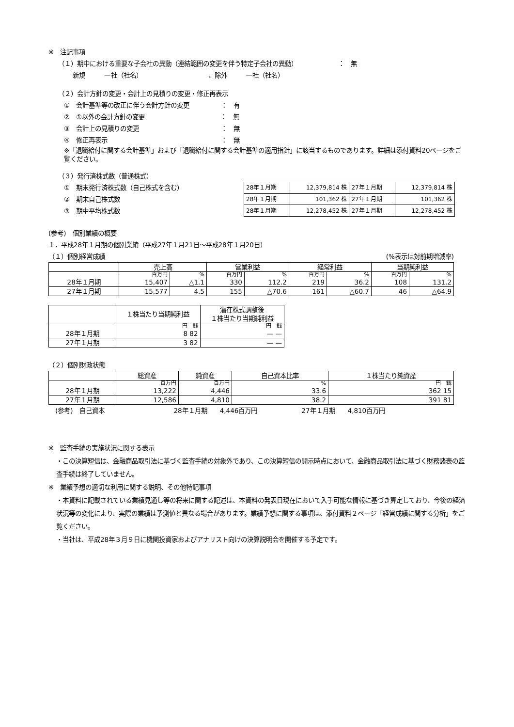※　注記事項
（１）期中における重要な子会社の異動（連結範囲の変更を伴う特定子会社の異動）　　　　　　　：　無
新規　　　—社（社名）　　　　　　　　　　　、除外　　　—社（社名）
（２）会計方針の変更・会計上の見積りの変更・修正再表示
①　会計基準等の改正に伴う会計方針の変更　　　　　：　有
②　①以外の会計方針の変更　　　　　　　　　　　　：　無
③　会計上の見積りの変更　　　　　　　　　　　　　：　無
④　修正再表示　　　　　　　　　　　　　　　　　　：　無
※「退職給付に関する会計基準」および「退職給付に関する会計基準の適用指針」に該当するものであります。詳細は添付資料20ページをご覧ください。
（３）発行済株式数（普通株式）
①　期末発行済株式数（自己株式を含む）
②　期末自己株式数
③　期中平均株式数
| 28年１月期 | 12,379,814 株 | 27年１月期 | 12,379,814 株 |
| 28年１月期 | 101,362 株 | 27年１月期 | 101,362 株 |
| 28年１月期 | 12,278,452 株 | 27年１月期 | 12,278,452 株 |
(参考)　個別業績の概要
１．平成28年１月期の個別業績（平成27年１月21日～平成28年１月20日）
（１）個別経営成績 (%表示は対前期増減率)
| | 売上高 | | 営業利益 | | 経常利益 | | 当期純利益 | |
| | 百万円 | % | 百万円 | % | 百万円 | % | 百万円 | % |
| 28年１月期 | 15,407 | △1.1 | 330 | 112.2 | 219 | 36.2 | 108 | 131.2 |
| 27年１月期 | 15,577 | 4.5 | 155 | △70.6 | 161 | △60.7 | 46 | △64.9 |
| | １株当たり当期純利益 | 潜在株式調整後 １株当たり当期純利益 |
| | 円 銭 | 円 銭 |
| 28年１月期 | 8 82 | — — |
| 27年１月期 | 3 82 | — — |
（２）個別財政状態
| | 総資産 | 純資産 | 自己資本比率 | １株当たり純資産 |
| | 百万円 | 百万円 | % | 円 銭 |
| 28年１月期 | 13,222 | 4,446 | 33.6 | 362 15 |
| 27年１月期 | 12,586 | 4,810 | 38.2 | 391 81 |
(参考)　自己資本　　　　　　　　　　　28年１月期　　4,446百万円　　　　　　　27年１月期　　4,810百万円
※　監査手続の実施状況に関する表示
・この決算短信は、金融商品取引法に基づく監査手続の対象外であり、この決算短信の開示時点において、金融商品取引法に基づく財務諸表の監査手続は終了していません。
※　業績予想の適切な利用に関する説明、その他特記事項
・本資料に記載されている業績見通し等の将来に関する記述は、本資料の発表日現在において入手可能な情報に基づき算定しており、今後の経済状況等の変化により、実際の業績は予測値と異なる場合があります。業績予想に関する事項は、添付資料２ページ「経営成績に関する分析」をご覧ください。
・当社は、平成28年３月９日に機関投資家およびアナリスト向けの決算説明会を開催する予定です。